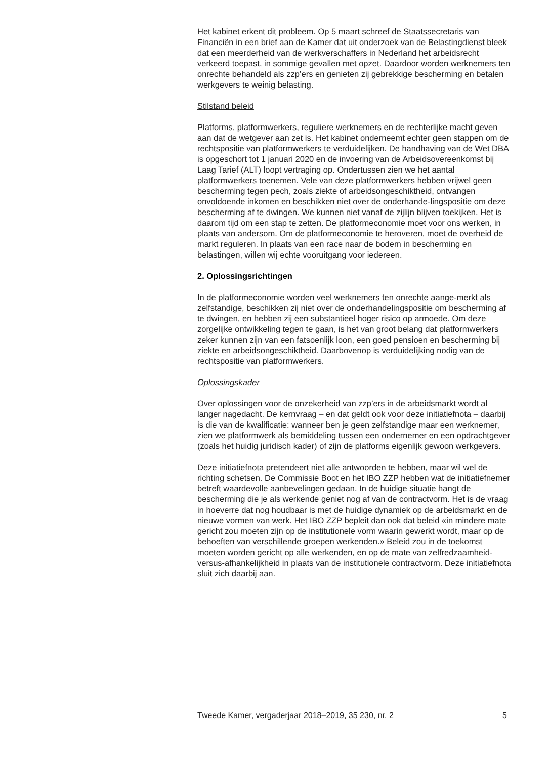Het kabinet erkent dit probleem. Op 5 maart schreef de Staatssecretaris van Financiën in een brief aan de Kamer dat uit onderzoek van de Belastingdienst bleek dat een meerderheid van de werkverschaffers in Nederland het arbeidsrecht verkeerd toepast, in sommige gevallen met opzet. Daardoor worden werknemers ten onrechte behandeld als zzp’ers en genieten zij gebrekkige bescherming en betalen werkgevers te weinig belasting.
Stilstand beleid
Platforms, platformwerkers, reguliere werknemers en de rechterlijke macht geven aan dat de wetgever aan zet is. Het kabinet onderneemt echter geen stappen om de rechtspositie van platformwerkers te verduidelijken. De handhaving van de Wet DBA is opgeschort tot 1 januari 2020 en de invoering van de Arbeidsovereenkomst bij Laag Tarief (ALT) loopt vertraging op. Ondertussen zien we het aantal platformwerkers toenemen. Vele van deze platformwerkers hebben vrijwel geen bescherming tegen pech, zoals ziekte of arbeidsongeschiktheid, ontvangen onvoldoende inkomen en beschikken niet over de onderhande-lingspositie om deze bescherming af te dwingen. We kunnen niet vanaf de zijlijn blijven toekijken. Het is daarom tijd om een stap te zetten. De platformeconomie moet voor ons werken, in plaats van andersom. Om de platformeconomie te heroveren, moet de overheid de markt reguleren. In plaats van een race naar de bodem in bescherming en belastingen, willen wij echte vooruitgang voor iedereen.
2. Oplossingsrichtingen
In de platformeconomie worden veel werknemers ten onrechte aange-merkt als zelfstandige, beschikken zij niet over de onderhandelingspositie om bescherming af te dwingen, en hebben zij een substantieel hoger risico op armoede. Om deze zorgelijke ontwikkeling tegen te gaan, is het van groot belang dat platformwerkers zeker kunnen zijn van een fatsoenlijk loon, een goed pensioen en bescherming bij ziekte en arbeidsongeschiktheid. Daarbovenop is verduidelijking nodig van de rechtspositie van platformwerkers.
Oplossingskader
Over oplossingen voor de onzekerheid van zzp’ers in de arbeidsmarkt wordt al langer nagedacht. De kernvraag – en dat geldt ook voor deze initiatiefnota – daarbij is die van de kwalificatie: wanneer ben je geen zelfstandige maar een werknemer, zien we platformwerk als bemiddeling tussen een ondernemer en een opdrachtgever (zoals het huidig juridisch kader) of zijn de platforms eigenlijk gewoon werkgevers.
Deze initiatiefnota pretendeert niet alle antwoorden te hebben, maar wil wel de richting schetsen. De Commissie Boot en het IBO ZZP hebben wat de initiatiefnemer betreft waardevolle aanbevelingen gedaan. In de huidige situatie hangt de bescherming die je als werkende geniet nog af van de contractvorm. Het is de vraag in hoeverre dat nog houdbaar is met de huidige dynamiek op de arbeidsmarkt en de nieuwe vormen van werk. Het IBO ZZP bepleit dan ook dat beleid «in mindere mate gericht zou moeten zijn op de institutionele vorm waarin gewerkt wordt, maar op de behoeften van verschillende groepen werkenden.» Beleid zou in de toekomst moeten worden gericht op alle werkenden, en op de mate van zelfredzaamheid-versus-afhankelijkheid in plaats van de institutionele contractvorm. Deze initiatiefnota sluit zich daarbij aan.
Tweede Kamer, vergaderjaar 2018–2019, 35 230, nr. 2 5